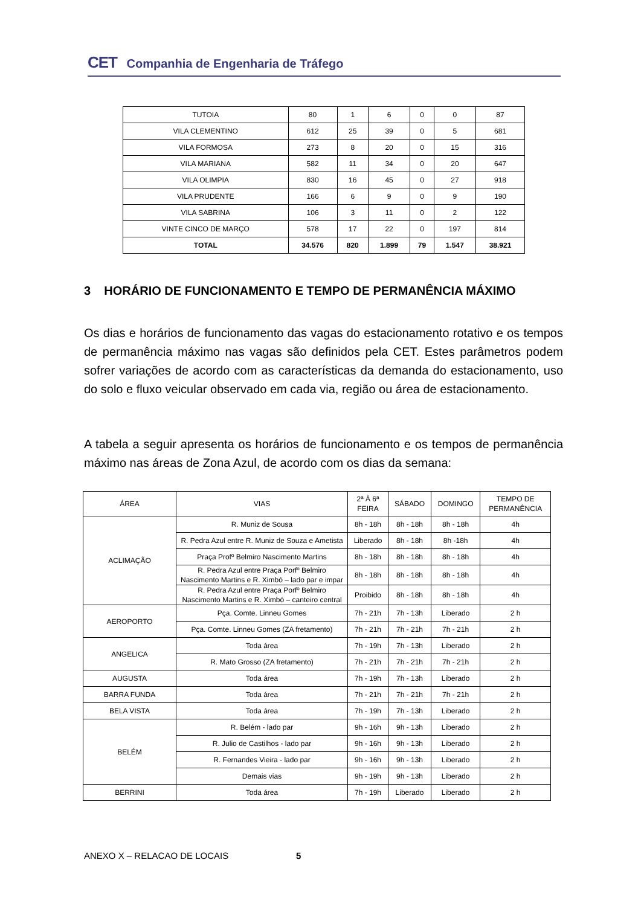CET Companhia de Engenharia de Tráfego
| TUTOIA | 80 | 1 | 6 | 0 | 0 | 87 |
| VILA CLEMENTINO | 612 | 25 | 39 | 0 | 5 | 681 |
| VILA FORMOSA | 273 | 8 | 20 | 0 | 15 | 316 |
| VILA MARIANA | 582 | 11 | 34 | 0 | 20 | 647 |
| VILA OLIMPIA | 830 | 16 | 45 | 0 | 27 | 918 |
| VILA PRUDENTE | 166 | 6 | 9 | 0 | 9 | 190 |
| VILA SABRINA | 106 | 3 | 11 | 0 | 2 | 122 |
| VINTE CINCO DE MARÇO | 578 | 17 | 22 | 0 | 197 | 814 |
| TOTAL | 34.576 | 820 | 1.899 | 79 | 1.547 | 38.921 |
3 HORÁRIO DE FUNCIONAMENTO E TEMPO DE PERMANÊNCIA MÁXIMO
Os dias e horários de funcionamento das vagas do estacionamento rotativo e os tempos de permanência máximo nas vagas são definidos pela CET. Estes parâmetros podem sofrer variações de acordo com as características da demanda do estacionamento, uso do solo e fluxo veicular observado em cada via, região ou área de estacionamento.
A tabela a seguir apresenta os horários de funcionamento e os tempos de permanência máximo nas áreas de Zona Azul, de acordo com os dias da semana:
| ÁREA | VIAS | 2ª À 6ª FEIRA | SÁBADO | DOMINGO | TEMPO DE PERMANÊNCIA |
| --- | --- | --- | --- | --- | --- |
| ACLIMAÇÃO | R. Muniz de Sousa | 8h - 18h | 8h - 18h | 8h - 18h | 4h |
| | R. Pedra Azul entre R. Muniz de Souza e Ametista | Liberado | 8h - 18h | 8h -18h | 4h |
| | Praça Profº Belmiro Nascimento Martins | 8h - 18h | 8h - 18h | 8h - 18h | 4h |
| | R. Pedra Azul entre Praça Porfº Belmiro Nascimento Martins e R. Ximbó – lado par e impar | 8h - 18h | 8h - 18h | 8h - 18h | 4h |
| | R. Pedra Azul entre Praça Porfº Belmiro Nascimento Martins e R. Ximbó – canteiro central | Proibido | 8h - 18h | 8h - 18h | 4h |
| AEROPORTO | Pça. Comte. Linneu Gomes | 7h - 21h | 7h - 13h | Liberado | 2 h |
| | Pça. Comte. Linneu Gomes (ZA fretamento) | 7h - 21h | 7h - 21h | 7h - 21h | 2 h |
| ANGELICA | Toda área | 7h - 19h | 7h - 13h | Liberado | 2 h |
| | R. Mato Grosso (ZA fretamento) | 7h - 21h | 7h - 21h | 7h - 21h | 2 h |
| AUGUSTA | Toda área | 7h - 19h | 7h - 13h | Liberado | 2 h |
| BARRA FUNDA | Toda área | 7h - 21h | 7h - 21h | 7h - 21h | 2 h |
| BELA VISTA | Toda área | 7h - 19h | 7h - 13h | Liberado | 2 h |
| BELÉM | R. Belém - lado par | 9h - 16h | 9h - 13h | Liberado | 2 h |
| | R. Julio de Castilhos - lado par | 9h - 16h | 9h - 13h | Liberado | 2 h |
| | R. Fernandes Vieira - lado par | 9h - 16h | 9h - 13h | Liberado | 2 h |
| | Demais vias | 9h - 19h | 9h - 13h | Liberado | 2 h |
| BERRINI | Toda área | 7h - 19h | Liberado | Liberado | 2 h |
ANEXO X – RELACAO DE LOCAIS 5